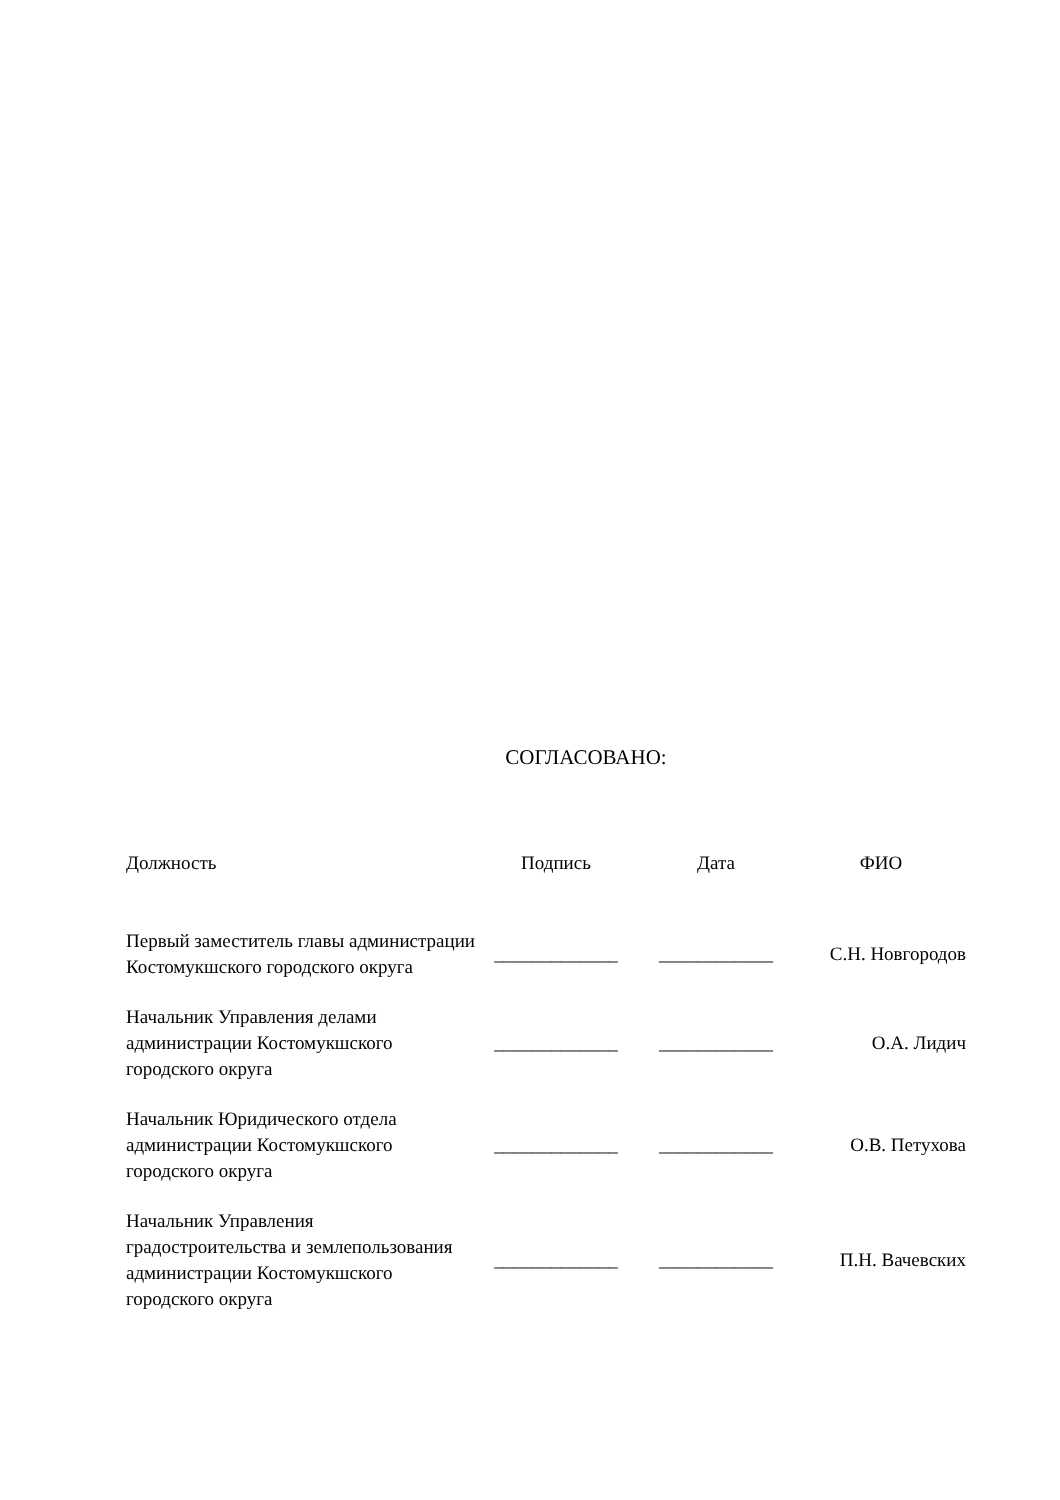СОГЛАСОВАНО:
| Должность | Подпись | Дата | ФИО |
| --- | --- | --- | --- |
| Первый заместитель главы администрации Костомукшского городского округа | _____________ | ____________ | С.Н. Новгородов |
| Начальник Управления делами администрации Костомукшского городского округа | _____________ | ____________ | О.А. Лидич |
| Начальник Юридического отдела администрации Костомукшского городского округа | _____________ | ____________ | О.В. Петухова |
| Начальник Управления градостроительства и землепользования администрации Костомукшского городского округа | _____________ | ____________ | П.Н. Вачевских |